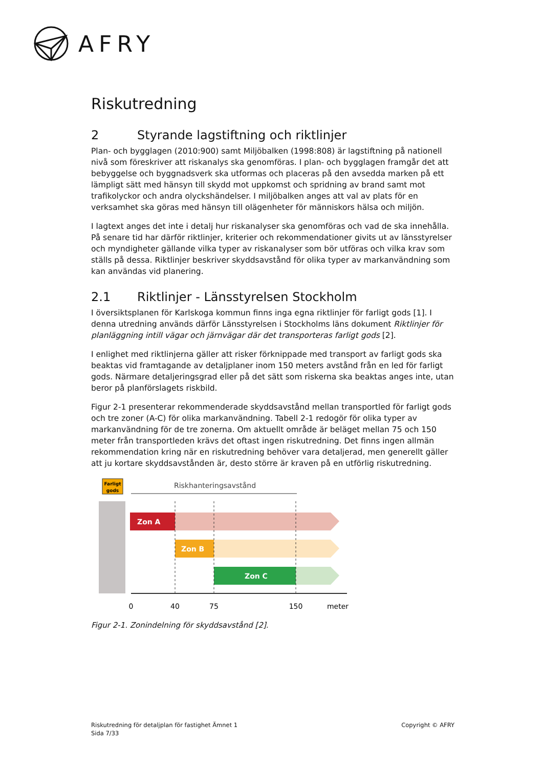AFRY
Riskutredning
2 Styrande lagstiftning och riktlinjer
Plan- och bygglagen (2010:900) samt Miljöbalken (1998:808) är lagstiftning på nationell nivå som föreskriver att riskanalys ska genomföras. I plan- och bygglagen framgår det att bebyggelse och byggnadsverk ska utformas och placeras på den avsedda marken på ett lämpligt sätt med hänsyn till skydd mot uppkomst och spridning av brand samt mot trafikolyckor och andra olyckshändelser. I miljöbalken anges att val av plats för en verksamhet ska göras med hänsyn till olägenheter för människors hälsa och miljön.
I lagtext anges det inte i detalj hur riskanalyser ska genomföras och vad de ska innehålla. På senare tid har därför riktlinjer, kriterier och rekommendationer givits ut av länsstyrelser och myndigheter gällande vilka typer av riskanalyser som bör utföras och vilka krav som ställs på dessa. Riktlinjer beskriver skyddsavstånd för olika typer av markanvändning som kan användas vid planering.
2.1 Riktlinjer - Länsstyrelsen Stockholm
I översiktsplanen för Karlskoga kommun finns inga egna riktlinjer för farligt gods [1]. I denna utredning används därför Länsstyrelsen i Stockholms läns dokument Riktlinjer för planläggning intill vägar och järnvägar där det transporteras farligt gods [2].
I enlighet med riktlinjerna gäller att risker förknippade med transport av farligt gods ska beaktas vid framtagande av detaljplaner inom 150 meters avstånd från en led för farligt gods. Närmare detaljeringsgrad eller på det sätt som riskerna ska beaktas anges inte, utan beror på planförslagets riskbild.
Figur 2-1 presenterar rekommenderade skyddsavstånd mellan transportled för farligt gods och tre zoner (A-C) för olika markanvändning. Tabell 2-1 redogör för olika typer av markanvändning för de tre zonerna. Om aktuellt område är beläget mellan 75 och 150 meter från transportleden krävs det oftast ingen riskutredning. Det finns ingen allmän rekommendation kring när en riskutredning behöver vara detaljerad, men generellt gäller att ju kortare skyddsavstånden är, desto större är kraven på en utförlig riskutredning.
Farligt
gods
Riskhanteringsavstånd
Zon A
Zon B
Zon C
0
40
75
150
meter
Figur 2-1. Zonindelning för skyddsavstånd [2].
Riskutredning för detaljplan för fastighet Ämnet 1
Sida 7/33
Copyright © AFRY